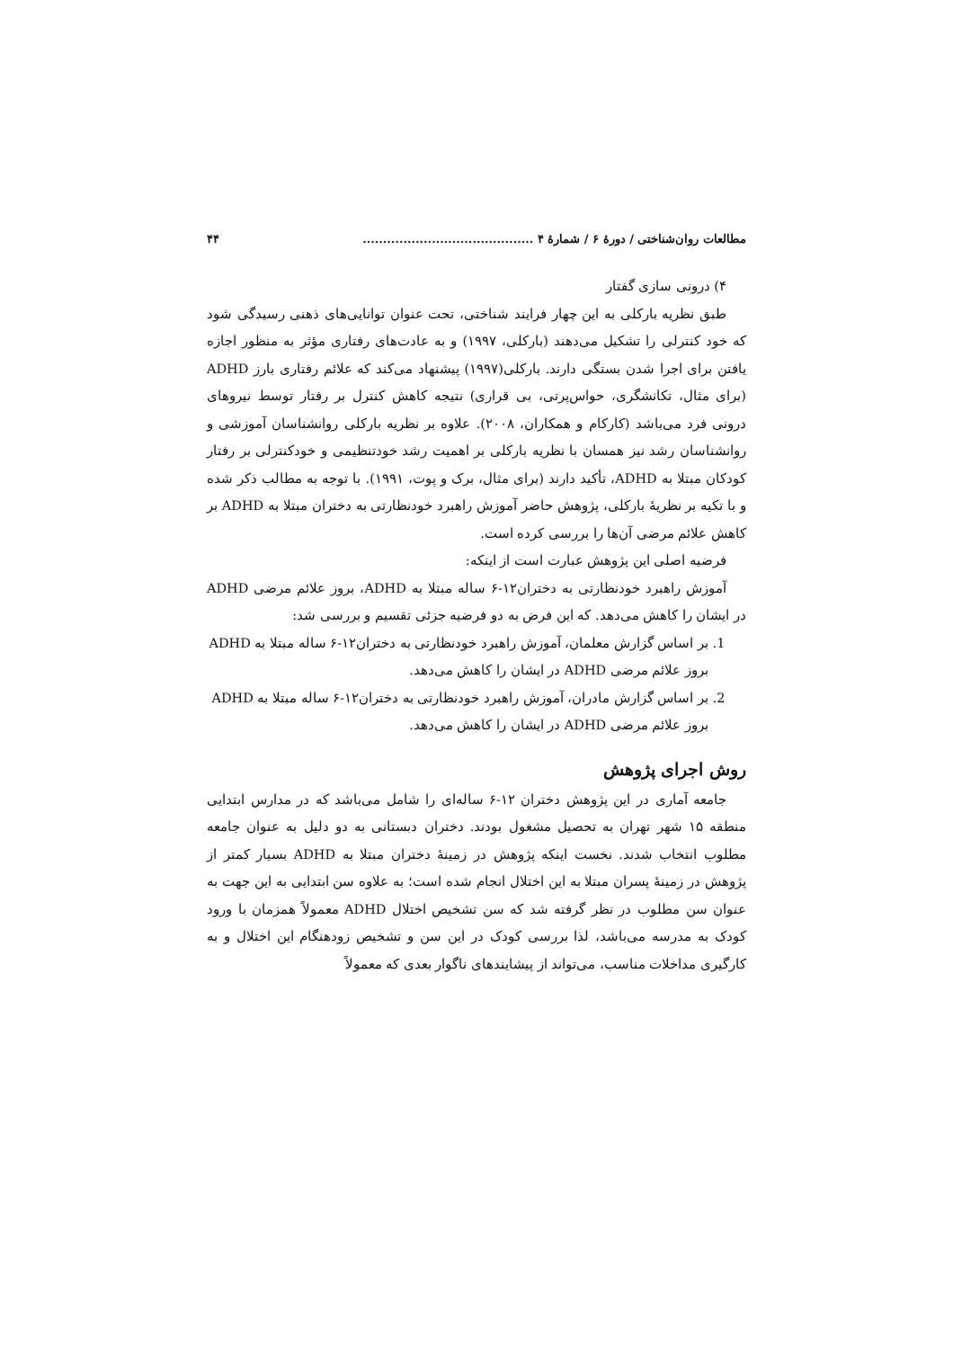مطالعات روان‌شناختی / دورهٔ ۶ / شمارهٔ ۴ .......................................... ۴۴
۴) درونی سازی گفتار
طبق نظریه بارکلی به این چهار فرایند شناختی، تحت عنوان توانایی‌های ذهنی رسیدگی شود که خود کنترلی را تشکیل می‌دهند (بارکلی، ۱۹۹۷) و به عادت‌های رفتاری مؤثر به منظور اجازه یافتن برای اجرا شدن بستگی دارند. بارکلی(۱۹۹۷) پیشنهاد می‌کند که علائم رفتاری بارز ADHD (برای مثال، تکانشگری، حواس‌پرتی، بی قراری) نتیجه کاهش کنترل بر رفتار توسط نیروهای درونی فرد می‌باشد (کارکام و همکاران، ۲۰۰۸). علاوه بر نظریه بارکلی روانشناسان آموزشی و روانشناسان رشد نیز همسان با نظریه بارکلی بر اهمیت رشد خودتنظیمی و خودکنترلی بر رفتار کودکان مبتلا به ADHD، تأکید دارند (برای مثال، برک و پوت، ۱۹۹۱). با توجه به مطالب ذکر شده و با تکیه بر نظریهٔ بارکلی، پژوهش حاضر آموزش راهبرد خودنظارتی به دختران مبتلا به ADHD بر کاهش علائم مرضی آن‌ها را بررسی کرده است.
فرضیه اصلی این پژوهش عبارت است از اینکه:
آموزش راهبرد خودنظارتی به دختران۱۲-۶ ساله مبتلا به ADHD، بروز علائم مرضی ADHD در ایشان را کاهش می‌دهد. که این فرض به دو فرضیه جزئی تقسیم و بررسی شد:
1. بر اساس گزارش معلمان، آموزش راهبرد خودنظارتی به دختران۱۲-۶ ساله مبتلا به ADHD بروز علائم مرضی ADHD در ایشان را کاهش می‌دهد.
2. بر اساس گزارش مادران، آموزش راهبرد خودنظارتی به دختران۱۲-۶ ساله مبتلا به ADHD بروز علائم مرضی ADHD در ایشان را کاهش می‌دهد.
روش اجرای پژوهش
جامعه آماری در این پژوهش دختران ۱۲-۶ ساله‌ای را شامل می‌باشد که در مدارس ابتدایی منطقه ۱۵ شهر تهران به تحصیل مشغول بودند. دختران دبستانی به دو دلیل به عنوان جامعه مطلوب انتخاب شدند. نخست اینکه پژوهش در زمینهٔ دختران مبتلا به ADHD بسیار کمتر از پژوهش در زمینهٔ پسران مبتلا به این اختلال انجام شده است؛ به علاوه سن ابتدایی به این جهت به عنوان سن مطلوب در نظر گرفته شد که سن تشخیص اختلال ADHD معمولاً همزمان با ورود کودک به مدرسه می‌باشد، لذا بررسی کودک در این سن و تشخیص زودهنگام این اختلال و به کارگیری مداخلات مناسب، می‌تواند از پیشایندهای ناگوار بعدی که معمولاً